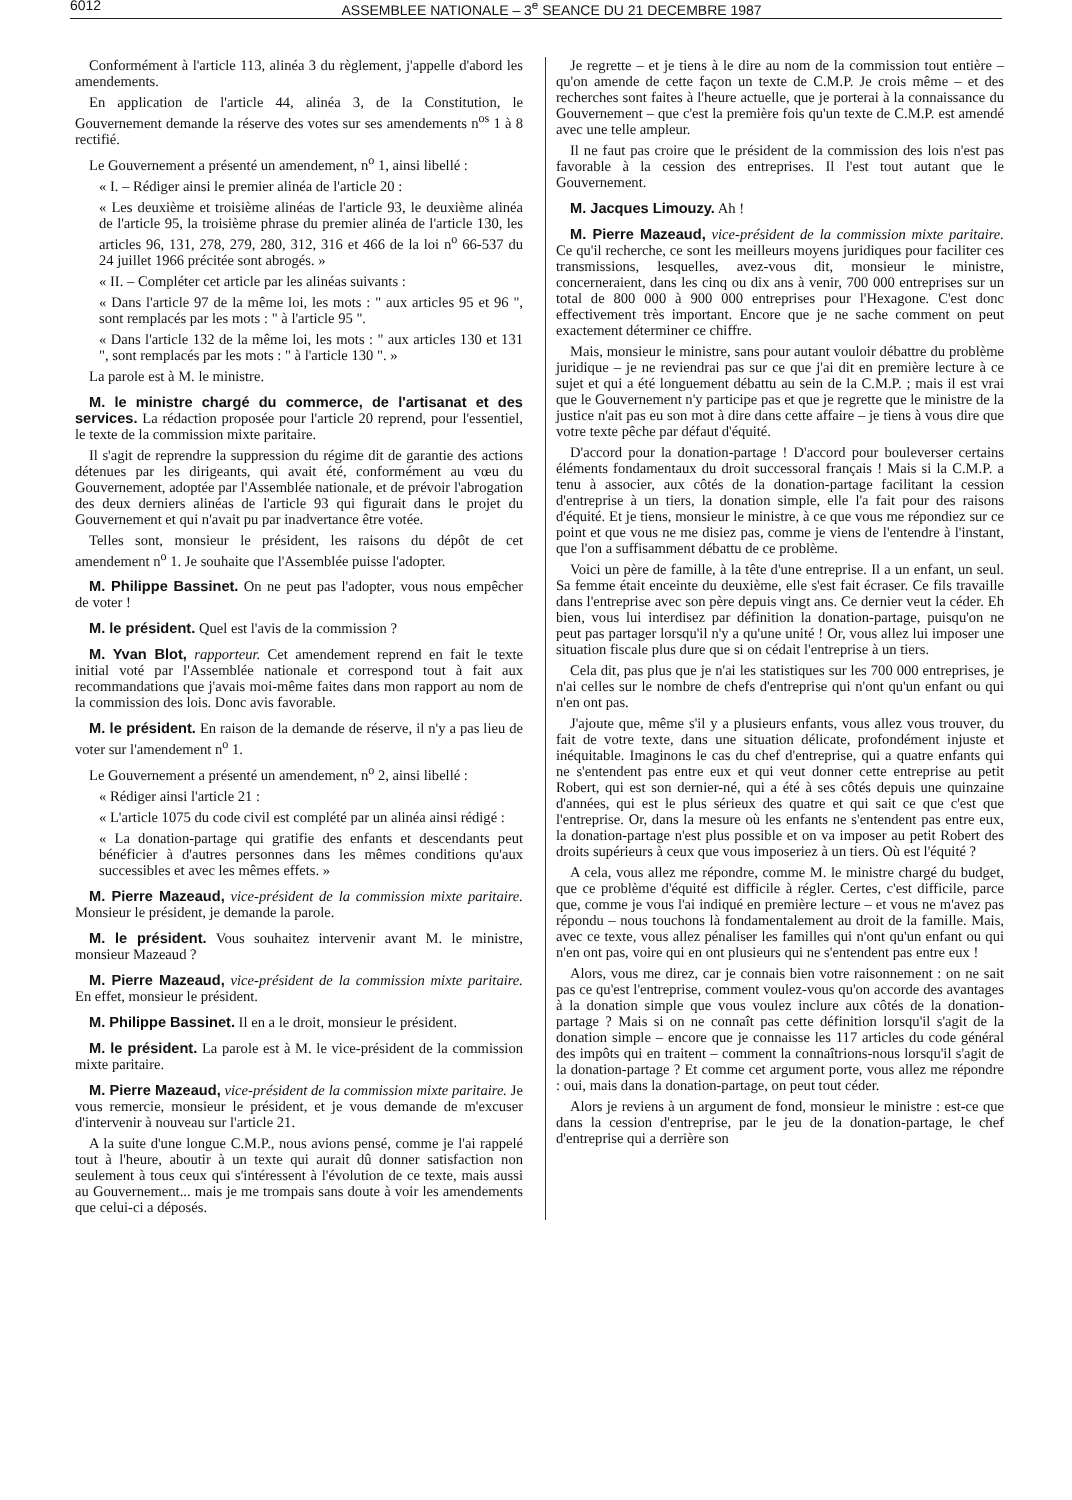6012 ASSEMBLEE NATIONALE – 3<sup>e</sup> SEANCE DU 21 DECEMBRE 1987
Conformément à l'article 113, alinéa 3 du règlement, j'appelle d'abord les amendements.
En application de l'article 44, alinéa 3, de la Constitution, le Gouvernement demande la réserve des votes sur ses amendements n<sup>os</sup> 1 à 8 rectifié.
Le Gouvernement a présenté un amendement, n<sup>o</sup> 1, ainsi libellé :
« I. – Rédiger ainsi le premier alinéa de l'article 20 :
« Les deuxième et troisième alinéas de l'article 93, le deuxième alinéa de l'article 95, la troisième phrase du premier alinéa de l'article 130, les articles 96, 131, 278, 279, 280, 312, 316 et 466 de la loi n<sup>o</sup> 66-537 du 24 juillet 1966 précitée sont abrogés. »
« II. – Compléter cet article par les alinéas suivants :
« Dans l'article 97 de la même loi, les mots : " aux articles 95 et 96 ", sont remplacés par les mots : " à l'article 95 ".
« Dans l'article 132 de la même loi, les mots : " aux articles 130 et 131 ", sont remplacés par les mots : " à l'article 130 ". »
La parole est à M. le ministre.
M. le ministre chargé du commerce, de l'artisanat et des services. La rédaction proposée pour l'article 20 reprend, pour l'essentiel, le texte de la commission mixte paritaire.
Il s'agit de reprendre la suppression du régime dit de garantie des actions détenues par les dirigeants, qui avait été, conformément au vœu du Gouvernement, adoptée par l'Assemblée nationale, et de prévoir l'abrogation des deux derniers alinéas de l'article 93 qui figurait dans le projet du Gouvernement et qui n'avait pu par inadvertance être votée.
Telles sont, monsieur le président, les raisons du dépôt de cet amendement n<sup>o</sup> 1. Je souhaite que l'Assemblée puisse l'adopter.
M. Philippe Bassinet. On ne peut pas l'adopter, vous nous empêcher de voter !
M. le président. Quel est l'avis de la commission ?
M. Yvan Blot, rapporteur. Cet amendement reprend en fait le texte initial voté par l'Assemblée nationale et correspond tout à fait aux recommandations que j'avais moi-même faites dans mon rapport au nom de la commission des lois. Donc avis favorable.
M. le président. En raison de la demande de réserve, il n'y a pas lieu de voter sur l'amendement n<sup>o</sup> 1.
Le Gouvernement a présenté un amendement, n<sup>o</sup> 2, ainsi libellé :
« Rédiger ainsi l'article 21 :
« L'article 1075 du code civil est complété par un alinéa ainsi rédigé :
« La donation-partage qui gratifie des enfants et descendants peut bénéficier à d'autres personnes dans les mêmes conditions qu'aux successibles et avec les mêmes effets. »
M. Pierre Mazeaud, vice-président de la commission mixte paritaire. Monsieur le président, je demande la parole.
M. le président. Vous souhaitez intervenir avant M. le ministre, monsieur Mazeaud ?
M. Pierre Mazeaud, vice-président de la commission mixte paritaire. En effet, monsieur le président.
M. Philippe Bassinet. Il en a le droit, monsieur le président.
M. le président. La parole est à M. le vice-président de la commission mixte paritaire.
M. Pierre Mazeaud, vice-président de la commission mixte paritaire. Je vous remercie, monsieur le président, et je vous demande de m'excuser d'intervenir à nouveau sur l'article 21.
A la suite d'une longue C.M.P., nous avions pensé, comme je l'ai rappelé tout à l'heure, aboutir à un texte qui aurait dû donner satisfaction non seulement à tous ceux qui s'intéressent à l'évolution de ce texte, mais aussi au Gouvernement... mais je me trompais sans doute à voir les amendements que celui-ci a déposés.
Je regrette – et je tiens à le dire au nom de la commission tout entière – qu'on amende de cette façon un texte de C.M.P. Je crois même – et des recherches sont faites à l'heure actuelle, que je porterai à la connaissance du Gouvernement – que c'est la première fois qu'un texte de C.M.P. est amendé avec une telle ampleur.
Il ne faut pas croire que le président de la commission des lois n'est pas favorable à la cession des entreprises. Il l'est tout autant que le Gouvernement.
M. Jacques Limouzy. Ah !
M. Pierre Mazeaud, vice-président de la commission mixte paritaire. Ce qu'il recherche, ce sont les meilleurs moyens juridiques pour faciliter ces transmissions, lesquelles, avez-vous dit, monsieur le ministre, concerneraient, dans les cinq ou dix ans à venir, 700 000 entreprises sur un total de 800 000 à 900 000 entreprises pour l'Hexagone. C'est donc effectivement très important. Encore que je ne sache comment on peut exactement déterminer ce chiffre.
Mais, monsieur le ministre, sans pour autant vouloir débattre du problème juridique – je ne reviendrai pas sur ce que j'ai dit en première lecture à ce sujet et qui a été longuement débattu au sein de la C.M.P. ; mais il est vrai que le Gouvernement n'y participe pas et que je regrette que le ministre de la justice n'ait pas eu son mot à dire dans cette affaire – je tiens à vous dire que votre texte pêche par défaut d'équité.
D'accord pour la donation-partage ! D'accord pour bouleverser certains éléments fondamentaux du droit successoral français ! Mais si la C.M.P. a tenu à associer, aux côtés de la donation-partage facilitant la cession d'entreprise à un tiers, la donation simple, elle l'a fait pour des raisons d'équité. Et je tiens, monsieur le ministre, à ce que vous me répondiez sur ce point et que vous ne me disiez pas, comme je viens de l'entendre à l'instant, que l'on a suffisamment débattu de ce problème.
Voici un père de famille, à la tête d'une entreprise. Il a un enfant, un seul. Sa femme était enceinte du deuxième, elle s'est fait écraser. Ce fils travaille dans l'entreprise avec son père depuis vingt ans. Ce dernier veut la céder. Eh bien, vous lui interdisez par définition la donation-partage, puisqu'on ne peut pas partager lorsqu'il n'y a qu'une unité ! Or, vous allez lui imposer une situation fiscale plus dure que si on cédait l'entreprise à un tiers.
Cela dit, pas plus que je n'ai les statistiques sur les 700 000 entreprises, je n'ai celles sur le nombre de chefs d'entreprise qui n'ont qu'un enfant ou qui n'en ont pas.
J'ajoute que, même s'il y a plusieurs enfants, vous allez vous trouver, du fait de votre texte, dans une situation délicate, profondément injuste et inéquitable. Imaginons le cas du chef d'entreprise, qui a quatre enfants qui ne s'entendent pas entre eux et qui veut donner cette entreprise au petit Robert, qui est son dernier-né, qui a été à ses côtés depuis une quinzaine d'années, qui est le plus sérieux des quatre et qui sait ce que c'est que l'entreprise. Or, dans la mesure où les enfants ne s'entendent pas entre eux, la donation-partage n'est plus possible et on va imposer au petit Robert des droits supérieurs à ceux que vous imposeriez à un tiers. Où est l'équité ?
A cela, vous allez me répondre, comme M. le ministre chargé du budget, que ce problème d'équité est difficile à régler. Certes, c'est difficile, parce que, comme je vous l'ai indiqué en première lecture – et vous ne m'avez pas répondu – nous touchons là fondamentalement au droit de la famille. Mais, avec ce texte, vous allez pénaliser les familles qui n'ont qu'un enfant ou qui n'en ont pas, voire qui en ont plusieurs qui ne s'entendent pas entre eux !
Alors, vous me direz, car je connais bien votre raisonnement : on ne sait pas ce qu'est l'entreprise, comment voulez-vous qu'on accorde des avantages à la donation simple que vous voulez inclure aux côtés de la donation-partage ? Mais si on ne connaît pas cette définition lorsqu'il s'agit de la donation simple – encore que je connaisse les 117 articles du code général des impôts qui en traitent – comment la connaîtrions-nous lorsqu'il s'agit de la donation-partage ? Et comme cet argument porte, vous allez me répondre : oui, mais dans la donation-partage, on peut tout céder.
Alors je reviens à un argument de fond, monsieur le ministre : est-ce que dans la cession d'entreprise, par le jeu de la donation-partage, le chef d'entreprise qui a derrière son